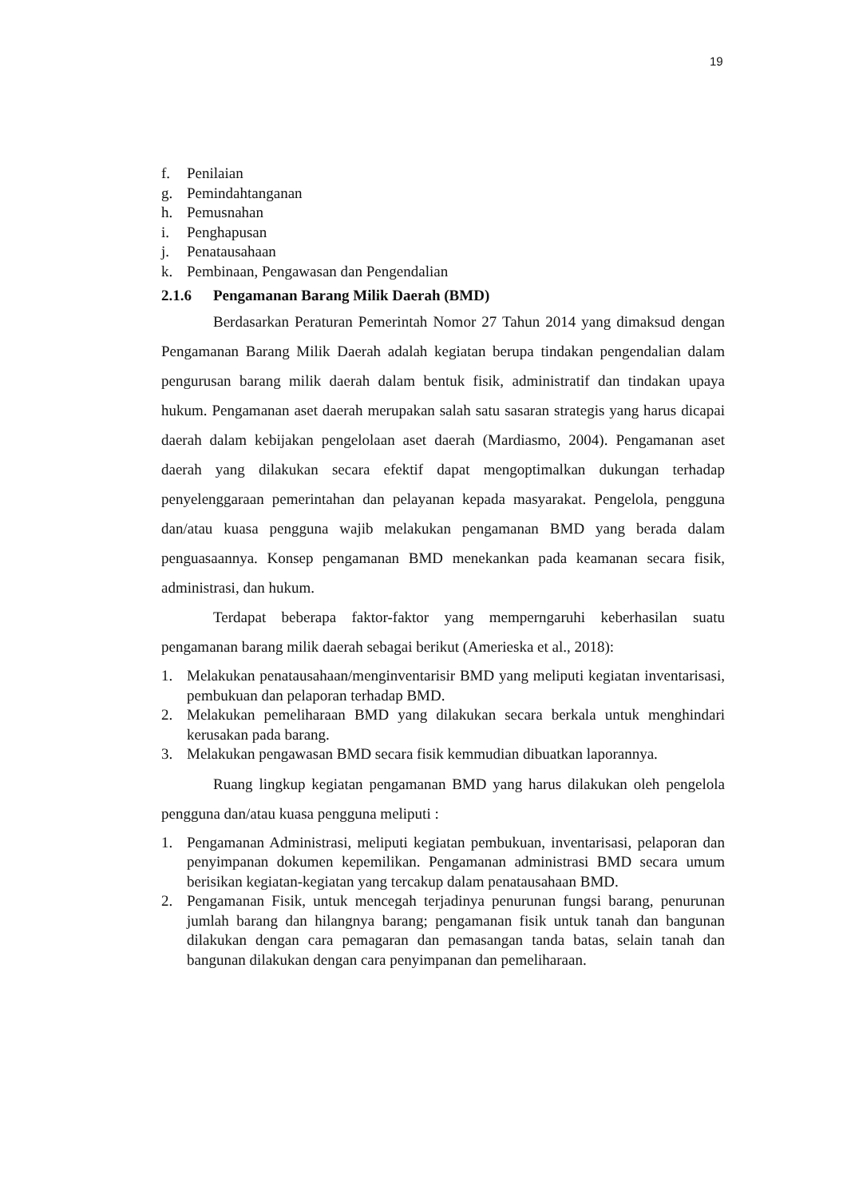19
f. Penilaian
g. Pemindahtanganan
h. Pemusnahan
i. Penghapusan
j. Penatausahaan
k. Pembinaan, Pengawasan dan Pengendalian
2.1.6 Pengamanan Barang Milik Daerah (BMD)
Berdasarkan Peraturan Pemerintah Nomor 27 Tahun 2014 yang dimaksud dengan Pengamanan Barang Milik Daerah adalah kegiatan berupa tindakan pengendalian dalam pengurusan barang milik daerah dalam bentuk fisik, administratif dan tindakan upaya hukum. Pengamanan aset daerah merupakan salah satu sasaran strategis yang harus dicapai daerah dalam kebijakan pengelolaan aset daerah (Mardiasmo, 2004). Pengamanan aset daerah yang dilakukan secara efektif dapat mengoptimalkan dukungan terhadap penyelenggaraan pemerintahan dan pelayanan kepada masyarakat. Pengelola, pengguna dan/atau kuasa pengguna wajib melakukan pengamanan BMD yang berada dalam penguasaannya. Konsep pengamanan BMD menekankan pada keamanan secara fisik, administrasi, dan hukum.
Terdapat beberapa faktor-faktor yang memperngaruhi keberhasilan suatu pengamanan barang milik daerah sebagai berikut (Amerieska et al., 2018):
1. Melakukan penatausahaan/menginventarisir BMD yang meliputi kegiatan inventarisasi, pembukuan dan pelaporan terhadap BMD.
2. Melakukan pemeliharaan BMD yang dilakukan secara berkala untuk menghindari kerusakan pada barang.
3. Melakukan pengawasan BMD secara fisik kemmudian dibuatkan laporannya.
Ruang lingkup kegiatan pengamanan BMD yang harus dilakukan oleh pengelola pengguna dan/atau kuasa pengguna meliputi :
1. Pengamanan Administrasi, meliputi kegiatan pembukuan, inventarisasi, pelaporan dan penyimpanan dokumen kepemilikan. Pengamanan administrasi BMD secara umum berisikan kegiatan-kegiatan yang tercakup dalam penatausahaan BMD.
2. Pengamanan Fisik, untuk mencegah terjadinya penurunan fungsi barang, penurunan jumlah barang dan hilangnya barang; pengamanan fisik untuk tanah dan bangunan dilakukan dengan cara pemagaran dan pemasangan tanda batas, selain tanah dan bangunan dilakukan dengan cara penyimpanan dan pemeliharaan.